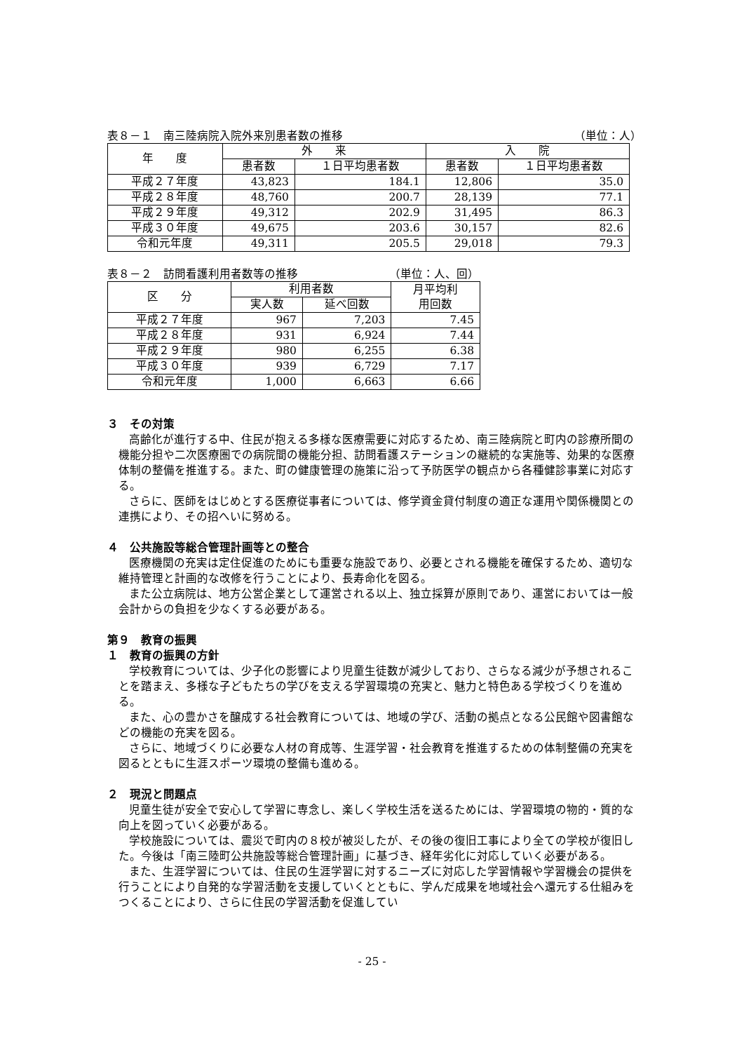表８－１　南三陸病院入院外来別患者数の推移 （単位：人）
| 年 度 | 外 来 | | 入 院 | |
| --- | --- | --- | --- | --- |
| | 患者数 | １日平均患者数 | 患者数 | １日平均患者数 |
| 平成２７年度 | 43,823 | 184.1 | 12,806 | 35.0 |
| 平成２８年度 | 48,760 | 200.7 | 28,139 | 77.1 |
| 平成２９年度 | 49,312 | 202.9 | 31,495 | 86.3 |
| 平成３０年度 | 49,675 | 203.6 | 30,157 | 82.6 |
| 令和元年度 | 49,311 | 205.5 | 29,018 | 79.3 |
表８－２　訪問看護利用者数等の推移 （単位：人、回）
| 区 分 | 利用者数 | | 月平均利 用回数 |
| --- | --- | --- | --- |
| | 実人数 | 延べ回数 | |
| 平成２７年度 | 967 | 7,203 | 7.45 |
| 平成２８年度 | 931 | 6,924 | 7.44 |
| 平成２９年度 | 980 | 6,255 | 6.38 |
| 平成３０年度 | 939 | 6,729 | 7.17 |
| 令和元年度 | 1,000 | 6,663 | 6.66 |
３　その対策
高齢化が進行する中、住民が抱える多様な医療需要に対応するため、南三陸病院と町内の診療所間の機能分担や二次医療圏での病院間の機能分担、訪問看護ステーションの継続的な実施等、効果的な医療体制の整備を推進する。また、町の健康管理の施策に沿って予防医学の観点から各種健診事業に対応する。
さらに、医師をはじめとする医療従事者については、修学資金貸付制度の適正な運用や関係機関との連携により、その招へいに努める。
４　公共施設等総合管理計画等との整合
医療機関の充実は定住促進のためにも重要な施設であり、必要とされる機能を確保するため、適切な維持管理と計画的な改修を行うことにより、長寿命化を図る。
また公立病院は、地方公営企業として運営される以上、独立採算が原則であり、運営においては一般会計からの負担を少なくする必要がある。
第９　教育の振興
１　教育の振興の方針
学校教育については、少子化の影響により児童生徒数が減少しており、さらなる減少が予想されることを踏まえ、多様な子どもたちの学びを支える学習環境の充実と、魅力と特色ある学校づくりを進める。
また、心の豊かさを醸成する社会教育については、地域の学び、活動の拠点となる公民館や図書館などの機能の充実を図る。
さらに、地域づくりに必要な人材の育成等、生涯学習・社会教育を推進するための体制整備の充実を図るとともに生涯スポーツ環境の整備も進める。
２　現況と問題点
児童生徒が安全で安心して学習に専念し、楽しく学校生活を送るためには、学習環境の物的・質的な向上を図っていく必要がある。
学校施設については、震災で町内の８校が被災したが、その後の復旧工事により全ての学校が復旧した。今後は「南三陸町公共施設等総合管理計画」に基づき、経年劣化に対応していく必要がある。
また、生涯学習については、住民の生涯学習に対するニーズに対応した学習情報や学習機会の提供を行うことにより自発的な学習活動を支援していくとともに、学んだ成果を地域社会へ還元する仕組みをつくることにより、さらに住民の学習活動を促進してい
- 25 -